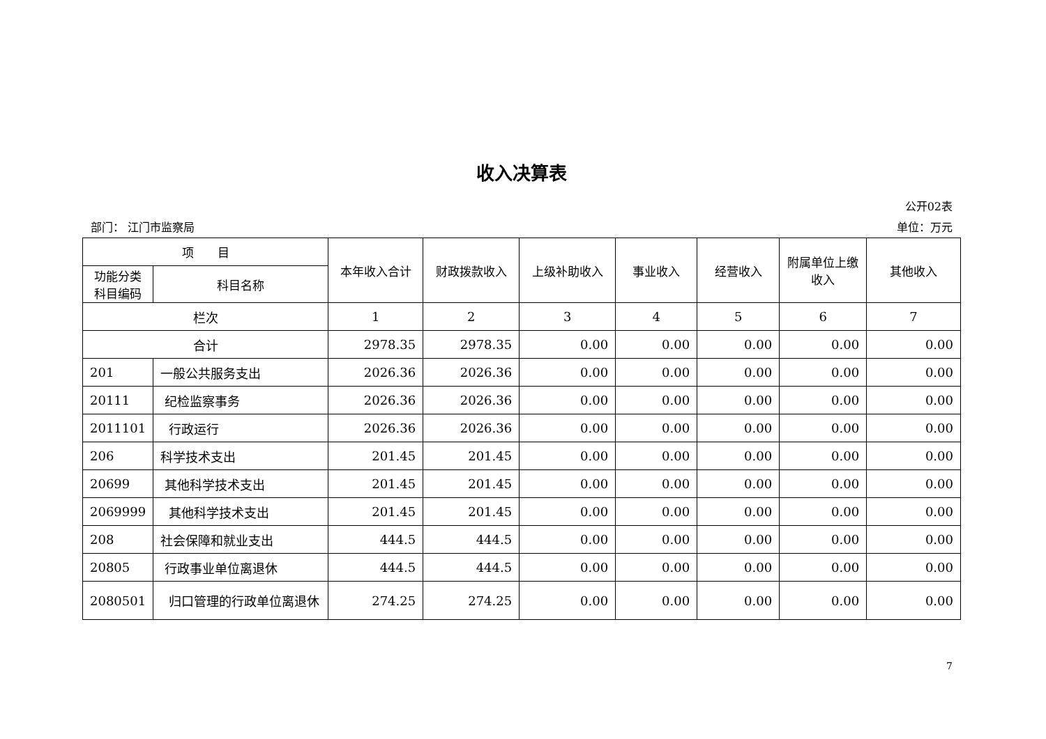收入决算表
公开02表
部门： 江门市监察局 单位：万元
| 项 目 | | 本年收入合计 | 财政拨款收入 | 上级补助收入 | 事业收入 | 经营收入 | 附属单位上缴收入 | 其他收入 |
| --- | --- | --- | --- | --- | --- | --- | --- | --- |
| 功能分类科目编码 | 科目名称 | | | | | | | |
| 栏次 | | 1 | 2 | 3 | 4 | 5 | 6 | 7 |
| 合计 | | 2978.35 | 2978.35 | 0.00 | 0.00 | 0.00 | 0.00 | 0.00 |
| 201 | 一般公共服务支出 | 2026.36 | 2026.36 | 0.00 | 0.00 | 0.00 | 0.00 | 0.00 |
| 20111 | 纪检监察事务 | 2026.36 | 2026.36 | 0.00 | 0.00 | 0.00 | 0.00 | 0.00 |
| 2011101 | 行政运行 | 2026.36 | 2026.36 | 0.00 | 0.00 | 0.00 | 0.00 | 0.00 |
| 206 | 科学技术支出 | 201.45 | 201.45 | 0.00 | 0.00 | 0.00 | 0.00 | 0.00 |
| 20699 | 其他科学技术支出 | 201.45 | 201.45 | 0.00 | 0.00 | 0.00 | 0.00 | 0.00 |
| 2069999 | 其他科学技术支出 | 201.45 | 201.45 | 0.00 | 0.00 | 0.00 | 0.00 | 0.00 |
| 208 | 社会保障和就业支出 | 444.5 | 444.5 | 0.00 | 0.00 | 0.00 | 0.00 | 0.00 |
| 20805 | 行政事业单位离退休 | 444.5 | 444.5 | 0.00 | 0.00 | 0.00 | 0.00 | 0.00 |
| 2080501 | 归口管理的行政单位离退休 | 274.25 | 274.25 | 0.00 | 0.00 | 0.00 | 0.00 | 0.00 |
7